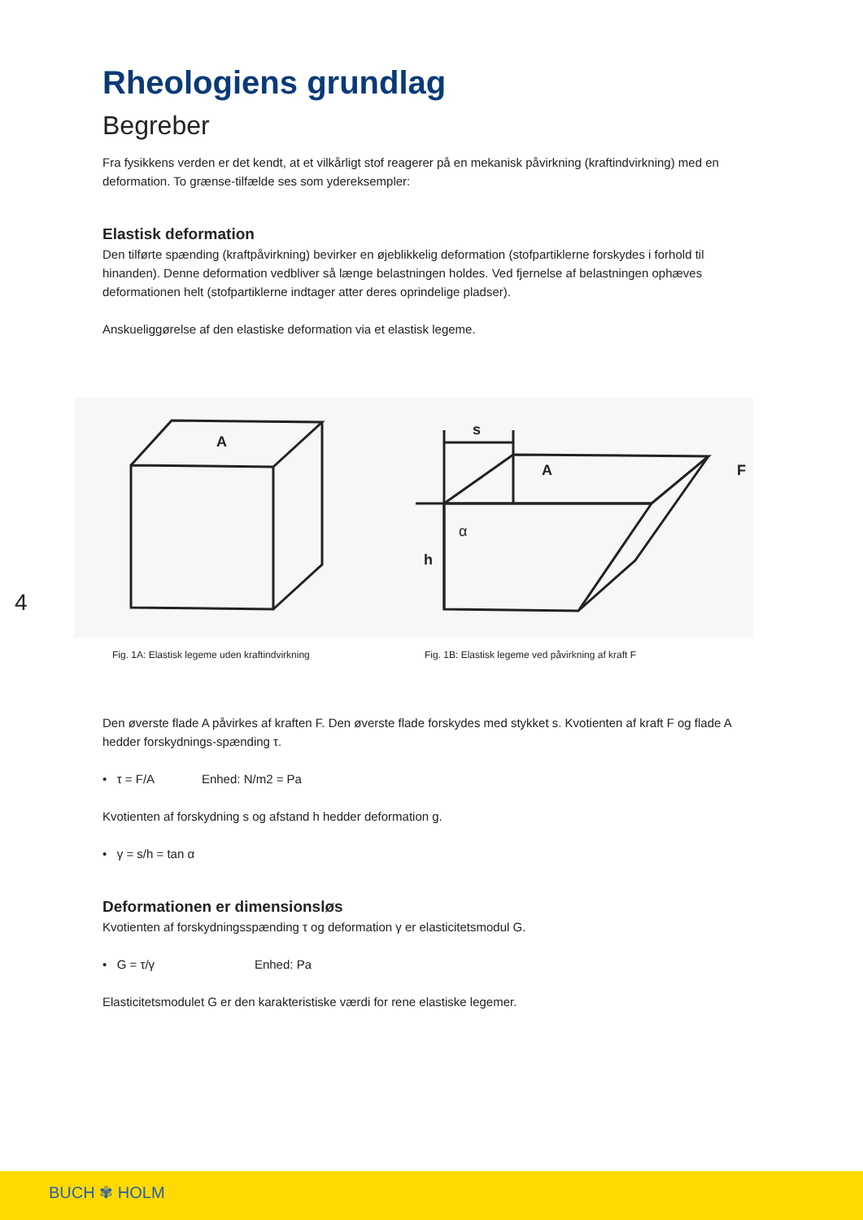4
Rheologiens grundlag
Begreber
Fra fysikkens verden er det kendt, at et vilkårligt stof reagerer på en mekanisk påvirkning (kraftindvirkning) med en deformation. To grænse-tilfælde ses som ydereksempler:
Elastisk deformation
Den tilførte spænding (kraftpåvirkning) bevirker en øjeblikkelig deformation (stofpartiklerne forskydes i forhold til hinanden). Denne deformation vedbliver så længe belastningen holdes. Ved fjernelse af belastningen ophæves deformationen helt (stofpartiklerne indtager atter deres oprindelige pladser).
Anskueliggørelse af den elastiske deformation via et elastisk legeme.
A
s
A
F
α
h
Fig. 1A: Elastisk legeme uden kraftindvirkning Fig. 1B: Elastisk legeme ved påvirkning af kraft F
Den øverste flade A påvirkes af kraften F. Den øverste flade forskydes med stykket s. Kvotienten af kraft F og flade A hedder forskydnings-spænding τ.
• τ = F/A Enhed: N/m2 = Pa
Kvotienten af forskydning s og afstand h hedder deformation g.
• γ = s/h = tan α
Deformationen er dimensionsløs
Kvotienten af forskydningsspænding τ og deformation γ er elasticitetsmodul G.
• G = τ/γ Enhed: Pa
Elasticitetsmodulet G er den karakteristiske værdi for rene elastiske legemer.
BUCH ✾ HOLM